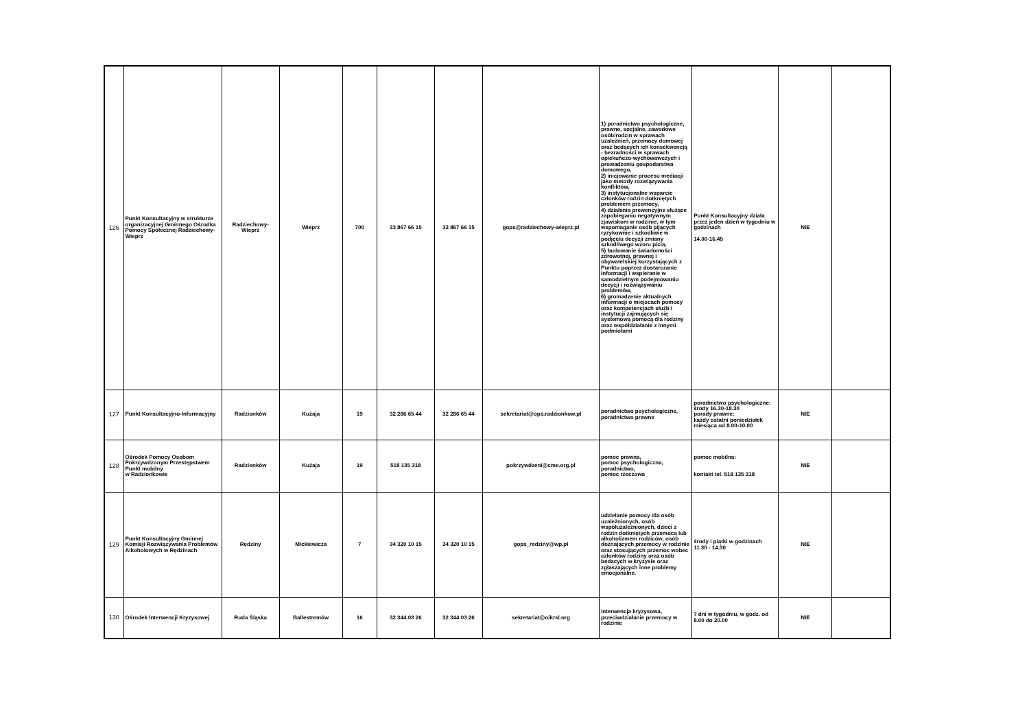| 126 | Punkt Konsultacyjny w strukturze organizacyjnej Gminnego Ośrodka Pomocy Społecznej Radziechowy-Wieprz | Radziechowy-Wieprz | Wieprz | 700 | 33 867 66 15 | 33 867 66 15 | gops@radziechowy-wieprz.pl | 1) poradnictwo psychologiczne, prawne, socjalne, zawodowe osób/rodzin w sprawach uzależnień, przemocy domowej oraz będących ich konsekwencją - bezradności w sprawach opiekuńczo-wychowawczych i prowadzeniu gospodarstwa domowego, 2) inicjowanie procesu mediacji jako metody rozwiązywania konfliktów, 3) instytucjonalne wsparcie członków rodzin dotkniętych problemem przemocy, 4) działania prewencyjne służące zapobieganiu negatywnym zjawiskom w rodzinie, w tym wspomaganie osób pijących ryzykownie i szkodliwie w podjęciu decyzji zmiany szkodliwego wzoru picia, 5) budowanie świadomości zdrowotnej, prawnej i obywatelskiej korzystających z Punktu poprzez dostarczanie informacji i wspieranie w samodzielnym podejmowaniu decyzji i rozwiązywaniu problemów, 6) gromadzenie aktualnych informacji o miejscach pomocy oraz kompetencjach służb i instytucji zajmujących się systemową pomocą dla rodziny oraz współdziałanie z innymi podmiotami | Punkt Konsultacyjny działa przez jeden dzień w tygodniu w godzinach 14.00-16.45 | NIE | |
| 127 | Punkt Konsultacyjno-Informacyjny | Radzionków | Kużaja | 19 | 32 286 65 44 | 32 286 65 44 | sekretariat@ops.radzionkow.pl | poradnictwo psychologiczne, poradnictwo prawne | poradnictwo psychologiczne: środy 16.30-18.30 porady prawne: każdy ostatni poniedziałek miesiąca od 8.00-10.00 | NIE | |
| 128 | Ośrodek Pomocy Osobom Pokrzywdzonym Przestępstwem Punkt mobilny w Radzionkowie | Radzionków | Kużaja | 19 | 518 135 318 | | pokrzywdzeni@cme.org.pl | pomoc prawna, pomoc psychologiczna, poradnictwo, pomoc rzeczowa | pomoc mobilna: kontakt tel. 518 135 318 | NIE | |
| 129 | Punkt Konsultacyjny Gminnej Komisji Rozwiązywania Problemów Alkoholowych w Rędzinach | Rędziny | Mickiewicza | 7 | 34 320 10 15 | 34 320 10 15 | gops_redziny@wp.pl | udzielanie pomocy dla osób uzależnionych, osób współuzależnionych, dzieci z rodzin dotkniętych przemocą lub alkoholizmem rodziców, osób doznających przemocy w rodzinie oraz stosujących przemoc wobec członków rodziny oraz osób będących w kryzysie oraz zgłaszających inne problemy emocjonalne. | środy i piątki w godzinach 11.30 - 14.30 | NIE | |
| 130 | Ośrodek Interwencji Kryzysowej | Ruda Śląska | Ballestremów | 16 | 32 344 03 26 | 32 344 03 26 | sekretariat@oikrsl.org | interwencja kryzysowa, przeciwdziałanie przemocy w rodzinie | 7 dni w tygodniu, w godz. od 8.00 do 20.00 | NIE | |